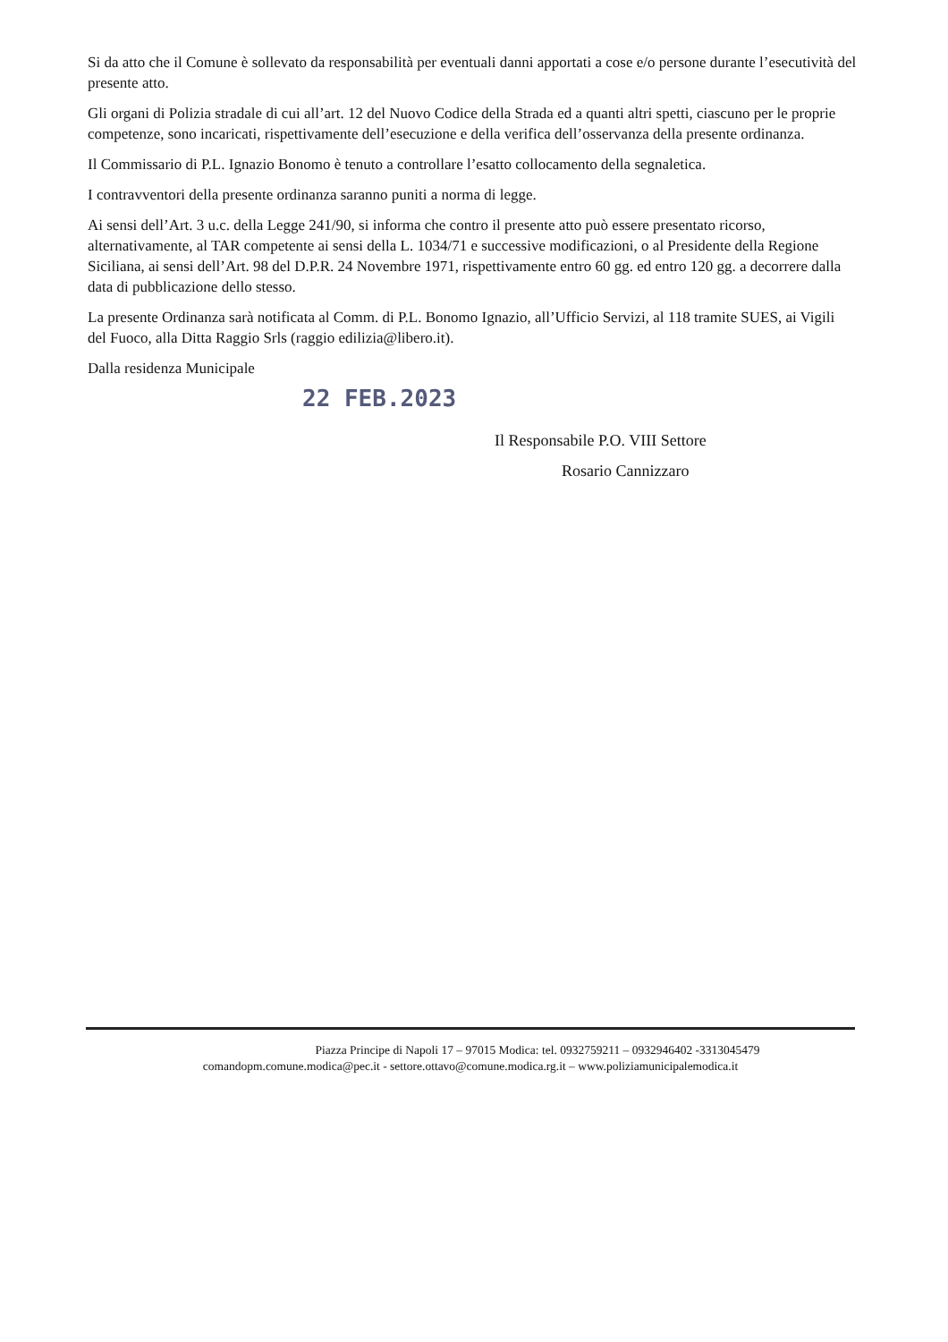Si da atto che il Comune è sollevato da responsabilità per eventuali danni apportati a cose e/o persone durante l’esecutività del presente atto.
Gli organi di Polizia stradale di cui all’art. 12 del Nuovo Codice della Strada ed a quanti altri spetti, ciascuno per le proprie competenze, sono incaricati, rispettivamente dell’esecuzione e della verifica dell’osservanza della presente ordinanza.
Il Commissario di P.L. Ignazio Bonomo è tenuto a controllare l’esatto collocamento della segnaletica.
I contravventori della presente ordinanza saranno puniti a norma di legge.
Ai sensi dell’Art. 3 u.c. della Legge 241/90, si informa che contro il presente atto può essere presentato ricorso, alternativamente, al TAR competente ai sensi della L. 1034/71 e successive modificazioni, o al Presidente della Regione Siciliana, ai sensi dell’Art. 98 del D.P.R. 24 Novembre 1971, rispettivamente entro 60 gg. ed entro 120 gg. a decorrere dalla data di pubblicazione dello stesso.
La presente Ordinanza sarà notificata al Comm. di P.L. Bonomo Ignazio, all’Ufficio Servizi, al 118 tramite SUES, ai Vigili del Fuoco, alla Ditta Raggio Srls (raggio edilizia@libero.it).
Dalla residenza Municipale
22 FEB.2023
Il Responsabile P.O. VIII Settore
Rosario Cannizzaro
Piazza Principe di Napoli 17 – 97015 Modica: tel. 0932759211 – 0932946402 -3313045479
comandopm.comune.modica@pec.it - settore.ottavo@comune.modica.rg.it – www.poliziamunicipalemodica.it